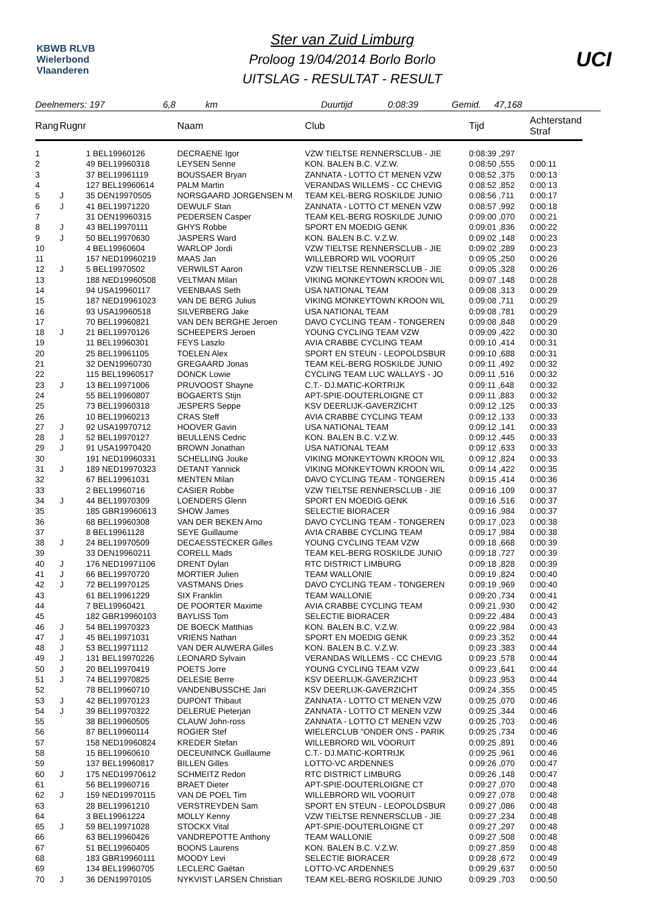KBWB RLVB
Wielerbond Vlaanderen
Ster van Zuid Limburg
Proloog 19/04/2014 Borlo Borlo
UITSLAG - RESULTAT - RESULT
UCI
Deelnemers: 197 6,8 km Duurtijd 0:08:39 Gemid. 47,168
| Rang | Rugnr | | Naam | Club | Tijd | Achterstand Straf |
| --- | --- | --- | --- | --- | --- | --- |
| 1 | | 1 BEL19960126 | DECRAENE Igor | VZW TIELTSE RENNERSCLUB - JIE | 0:08:39 ,297 | |
| 2 | | 49 BEL19960318 | LEYSEN Senne | KON. BALEN B.C. V.Z.W. | 0:08:50 ,555 | 0:00:11 |
| 3 | | 37 BEL19961119 | BOUSSAER Bryan | ZANNATA - LOTTO CT MENEN VZW | 0:08:52 ,375 | 0:00:13 |
| 4 | | 127 BEL19960614 | PALM Martin | VERANDAS WILLEMS - CC CHEVIG | 0:08:52 ,852 | 0:00:13 |
| 5 | J | 35 DEN19970505 | NORSGAARD JORGENSEN M | TEAM KEL-BERG ROSKILDE JUNIO | 0:08:56 ,711 | 0:00:17 |
| 6 | J | 41 BEL19971220 | DEWULF Stan | ZANNATA - LOTTO CT MENEN VZW | 0:08:57 ,992 | 0:00:18 |
| 7 | | 31 DEN19960315 | PEDERSEN Casper | TEAM KEL-BERG ROSKILDE JUNIO | 0:09:00 ,070 | 0:00:21 |
| 8 | J | 43 BEL19970111 | GHYS Robbe | SPORT EN MOEDIG GENK | 0:09:01 ,836 | 0:00:22 |
| 9 | J | 50 BEL19970630 | JASPERS Ward | KON. BALEN B.C. V.Z.W. | 0:09:02 ,148 | 0:00:23 |
| 10 | | 4 BEL19960604 | WARLOP Jordi | VZW TIELTSE RENNERSCLUB - JIE | 0:09:02 ,289 | 0:00:23 |
| 11 | | 157 NED19960219 | MAAS Jan | WILLEBRORD WIL VOORUIT | 0:09:05 ,250 | 0:00:26 |
| 12 | J | 5 BEL19970502 | VERWILST Aaron | VZW TIELTSE RENNERSCLUB - JIE | 0:09:05 ,328 | 0:00:26 |
| 13 | | 188 NED19960508 | VELTMAN Milan | VIKING MONKEYTOWN KROON WIL | 0:09:07 ,148 | 0:00:28 |
| 14 | | 94 USA19960117 | VEENBAAS Seth | USA NATIONAL TEAM | 0:09:08 ,313 | 0:00:29 |
| 15 | | 187 NED19961023 | VAN DE BERG Julius | VIKING MONKEYTOWN KROON WIL | 0:09:08 ,711 | 0:00:29 |
| 16 | | 93 USA19960518 | SILVERBERG Jake | USA NATIONAL TEAM | 0:09:08 ,781 | 0:00:29 |
| 17 | | 70 BEL19960821 | VAN DEN BERGHE Jeroen | DAVO CYCLING TEAM - TONGEREN | 0:09:08 ,848 | 0:00:29 |
| 18 | J | 21 BEL19970126 | SCHEEPERS Jeroen | YOUNG CYCLING TEAM VZW | 0:09:09 ,422 | 0:00:30 |
| 19 | | 11 BEL19960301 | FEYS Laszlo | AVIA CRABBE CYCLING TEAM | 0:09:10 ,414 | 0:00:31 |
| 20 | | 25 BEL19961105 | TOELEN Alex | SPORT EN STEUN - LEOPOLDSBUR | 0:09:10 ,688 | 0:00:31 |
| 21 | | 32 DEN19960730 | GREGAARD Jonas | TEAM KEL-BERG ROSKILDE JUNIO | 0:09:11 ,492 | 0:00:32 |
| 22 | | 115 BEL19960517 | DONCK Lowie | CYCLING TEAM LUC WALLAYS - JO | 0:09:11 ,516 | 0:00:32 |
| 23 | J | 13 BEL19971006 | PRUVOOST Shayne | C.T.- DJ.MATIC-KORTRIJK | 0:09:11 ,648 | 0:00:32 |
| 24 | | 55 BEL19960807 | BOGAERTS Stijn | APT-SPIE-DOUTERLOIGNE CT | 0:09:11 ,883 | 0:00:32 |
| 25 | | 73 BEL19960318 | JESPERS Seppe | KSV DEERLIJK-GAVERZICHT | 0:09:12 ,125 | 0:00:33 |
| 26 | | 10 BEL19960213 | CRAS Steff | AVIA CRABBE CYCLING TEAM | 0:09:12 ,133 | 0:00:33 |
| 27 | J | 92 USA19970712 | HOOVER Gavin | USA NATIONAL TEAM | 0:09:12 ,141 | 0:00:33 |
| 28 | J | 52 BEL19970127 | BEULLENS Cedric | KON. BALEN B.C. V.Z.W. | 0:09:12 ,445 | 0:00:33 |
| 29 | J | 91 USA19970420 | BROWN Jonathan | USA NATIONAL TEAM | 0:09:12 ,633 | 0:00:33 |
| 30 | | 191 NED19960331 | SCHELLING Jouke | VIKING MONKEYTOWN KROON WIL | 0:09:12 ,824 | 0:00:33 |
| 31 | J | 189 NED19970323 | DETANT Yannick | VIKING MONKEYTOWN KROON WIL | 0:09:14 ,422 | 0:00:35 |
| 32 | | 67 BEL19961031 | MENTEN Milan | DAVO CYCLING TEAM - TONGEREN | 0:09:15 ,414 | 0:00:36 |
| 33 | | 2 BEL19960716 | CASIER Robbe | VZW TIELTSE RENNERSCLUB - JIE | 0:09:16 ,109 | 0:00:37 |
| 34 | J | 44 BEL19970309 | LOENDERS Glenn | SPORT EN MOEDIG GENK | 0:09:16 ,516 | 0:00:37 |
| 35 | | 185 GBR19960613 | SHOW James | SELECTIE BIORACER | 0:09:16 ,984 | 0:00:37 |
| 36 | | 68 BEL19960308 | VAN DER BEKEN Arno | DAVO CYCLING TEAM - TONGEREN | 0:09:17 ,023 | 0:00:38 |
| 37 | | 8 BEL19961128 | SEYE Guillaume | AVIA CRABBE CYCLING TEAM | 0:09:17 ,984 | 0:00:38 |
| 38 | J | 24 BEL19970509 | DECAESSTECKER Gilles | YOUNG CYCLING TEAM VZW | 0:09:18 ,668 | 0:00:39 |
| 39 | | 33 DEN19960211 | CORELL Mads | TEAM KEL-BERG ROSKILDE JUNIO | 0:09:18 ,727 | 0:00:39 |
| 40 | J | 176 NED19971106 | DRENT Dylan | RTC DISTRICT LIMBURG | 0:09:18 ,828 | 0:00:39 |
| 41 | J | 66 BEL19970720 | MORTIER Julien | TEAM WALLONIE | 0:09:19 ,824 | 0:00:40 |
| 42 | J | 72 BEL19970125 | VASTMANS Dries | DAVO CYCLING TEAM - TONGEREN | 0:09:19 ,969 | 0:00:40 |
| 43 | | 61 BEL19961229 | SIX Franklin | TEAM WALLONIE | 0:09:20 ,734 | 0:00:41 |
| 44 | | 7 BEL19960421 | DE POORTER Maxime | AVIA CRABBE CYCLING TEAM | 0:09:21 ,930 | 0:00:42 |
| 45 | | 182 GBR19960103 | BAYLISS Tom | SELECTIE BIORACER | 0:09:22 ,484 | 0:00:43 |
| 46 | J | 54 BEL19970323 | DE BOECK Matthias | KON. BALEN B.C. V.Z.W. | 0:09:22 ,984 | 0:00:43 |
| 47 | J | 45 BEL19971031 | VRIENS Nathan | SPORT EN MOEDIG GENK | 0:09:23 ,352 | 0:00:44 |
| 48 | J | 53 BEL19971112 | VAN DER AUWERA Gilles | KON. BALEN B.C. V.Z.W. | 0:09:23 ,383 | 0:00:44 |
| 49 | J | 131 BEL19970226 | LEONARD Sylvain | VERANDAS WILLEMS - CC CHEVIG | 0:09:23 ,578 | 0:00:44 |
| 50 | J | 20 BEL19970419 | POETS Jorre | YOUNG CYCLING TEAM VZW | 0:09:23 ,641 | 0:00:44 |
| 51 | J | 74 BEL19970825 | DELESIE Berre | KSV DEERLIJK-GAVERZICHT | 0:09:23 ,953 | 0:00:44 |
| 52 | | 78 BEL19960710 | VANDENBUSSCHE Jari | KSV DEERLIJK-GAVERZICHT | 0:09:24 ,355 | 0:00:45 |
| 53 | J | 42 BEL19970123 | DUPONT Thibaut | ZANNATA - LOTTO CT MENEN VZW | 0:09:25 ,070 | 0:00:46 |
| 54 | J | 39 BEL19970322 | DELERUE Pieterjan | ZANNATA - LOTTO CT MENEN VZW | 0:09:25 ,344 | 0:00:46 |
| 55 | | 38 BEL19960505 | CLAUW John-ross | ZANNATA - LOTTO CT MENEN VZW | 0:09:25 ,703 | 0:00:46 |
| 56 | | 87 BEL19960114 | ROGIER Stef | WIELERCLUB "ONDER ONS - PARIK | 0:09:25 ,734 | 0:00:46 |
| 57 | | 158 NED19960824 | KREDER Stefan | WILLEBRORD WIL VOORUIT | 0:09:25 ,891 | 0:00:46 |
| 58 | | 15 BEL19960610 | DECEUNINCK Guillaume | C.T.- DJ.MATIC-KORTRIJK | 0:09:25 ,961 | 0:00:46 |
| 59 | | 137 BEL19960817 | BILLEN Gilles | LOTTO-VC ARDENNES | 0:09:26 ,070 | 0:00:47 |
| 60 | J | 175 NED19970612 | SCHMEITZ Redon | RTC DISTRICT LIMBURG | 0:09:26 ,148 | 0:00:47 |
| 61 | | 56 BEL19960716 | BRAET Dieter | APT-SPIE-DOUTERLOIGNE CT | 0:09:27 ,070 | 0:00:48 |
| 62 | J | 159 NED19970115 | VAN DE POEL Tim | WILLEBRORD WIL VOORUIT | 0:09:27 ,078 | 0:00:48 |
| 63 | | 28 BEL19961210 | VERSTREYDEN Sam | SPORT EN STEUN - LEOPOLDSBUR | 0:09:27 ,086 | 0:00:48 |
| 64 | | 3 BEL19961224 | MOLLY Kenny | VZW TIELTSE RENNERSCLUB - JIE | 0:09:27 ,234 | 0:00:48 |
| 65 | J | 59 BEL19971028 | STOCKX Vital | APT-SPIE-DOUTERLOIGNE CT | 0:09:27 ,297 | 0:00:48 |
| 66 | | 63 BEL19960426 | VANDREPOTTE Anthony | TEAM WALLONIE | 0:09:27 ,508 | 0:00:48 |
| 67 | | 51 BEL19960405 | BOONS Laurens | KON. BALEN B.C. V.Z.W. | 0:09:27 ,859 | 0:00:48 |
| 68 | | 183 GBR19960111 | MOODY Levi | SELECTIE BIORACER | 0:09:28 ,672 | 0:00:49 |
| 69 | | 134 BEL19960705 | LECLERC Gaëtan | LOTTO-VC ARDENNES | 0:09:29 ,637 | 0:00:50 |
| 70 | J | 36 DEN19970105 | NYKVIST LARSEN Christian | TEAM KEL-BERG ROSKILDE JUNIO | 0:09:29 ,703 | 0:00:50 |